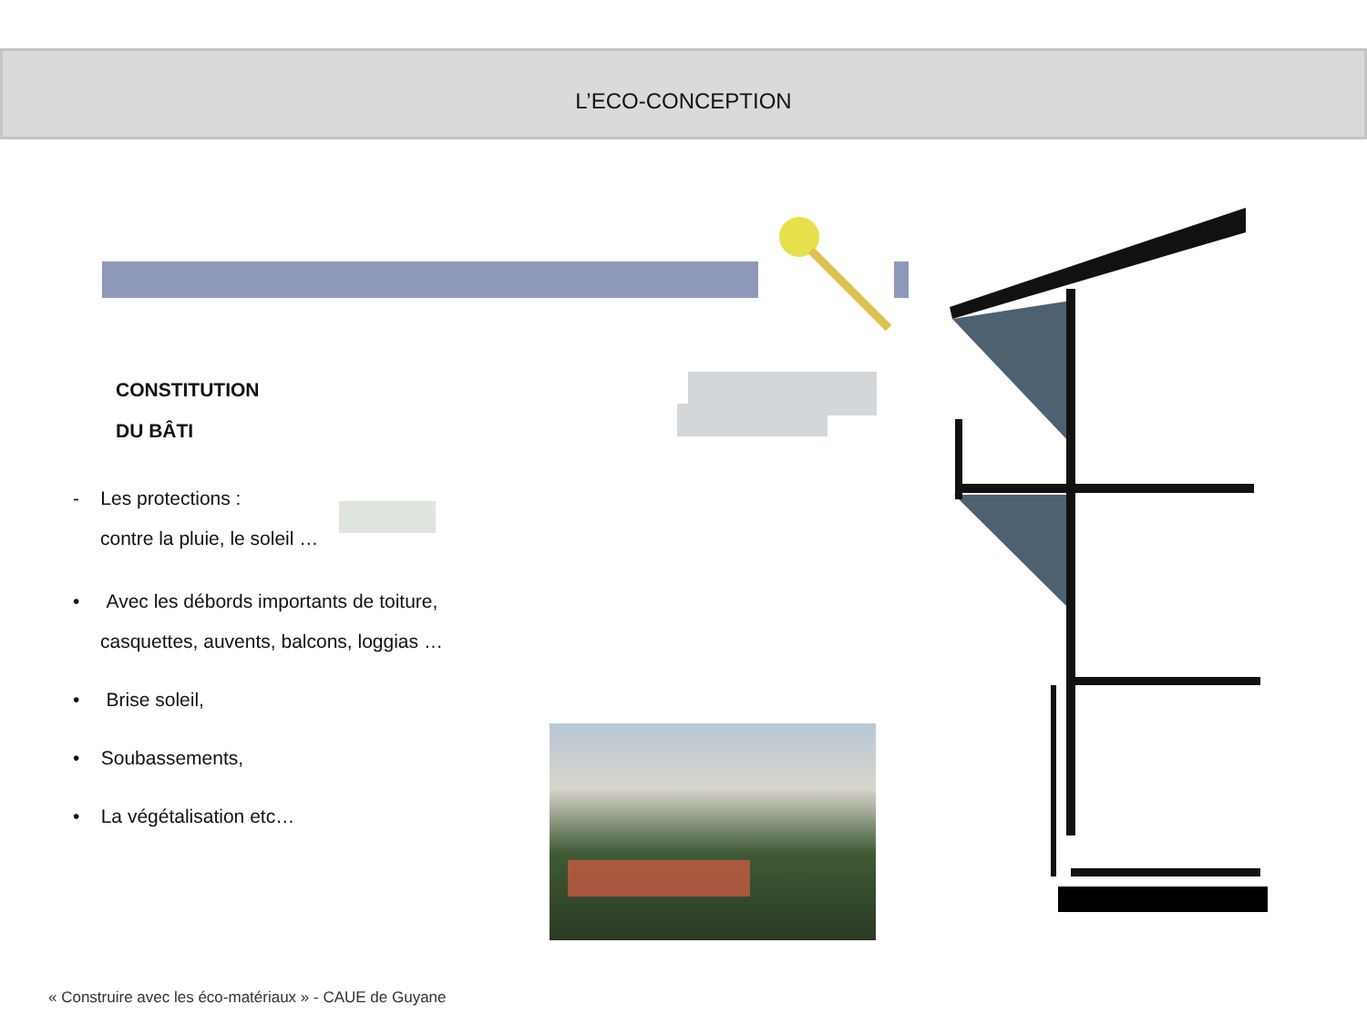L’ECO-CONCEPTION
CONSTITUTION
DU BÂTI
- Les protections :
contre la pluie, le soleil …
• Avec les débords importants de toiture,
casquettes, auvents, balcons, loggias …
• Brise soleil,
• Soubassements,
• La végétalisation etc…
« Construire avec les éco-matériaux » - CAUE de Guyane